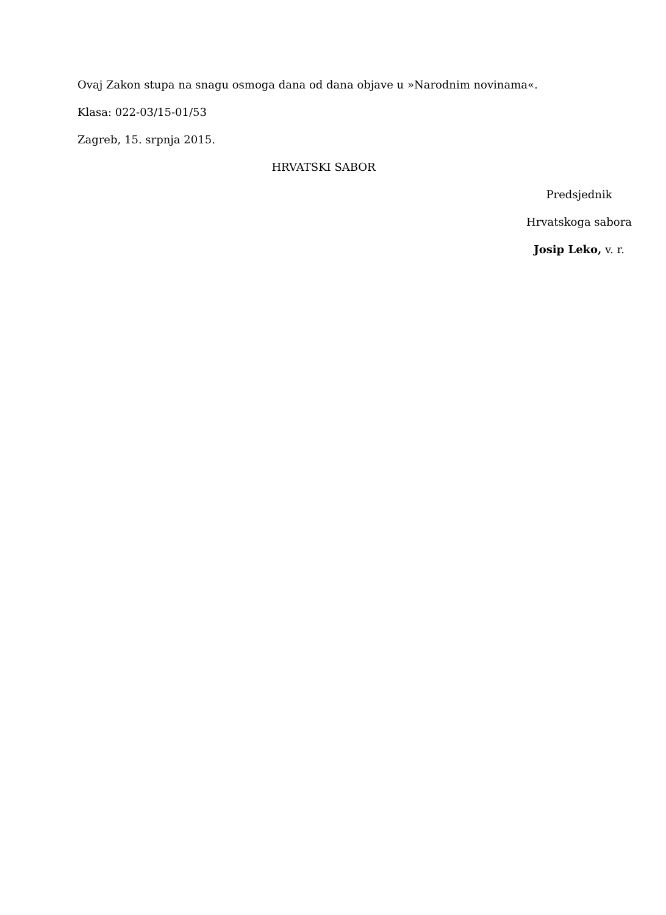Ovaj Zakon stupa na snagu osmoga dana od dana objave u »Narodnim novinama«.
Klasa: 022-03/15-01/53
Zagreb, 15. srpnja 2015.
HRVATSKI SABOR
Predsjednik
Hrvatskoga sabora
Josip Leko, v. r.